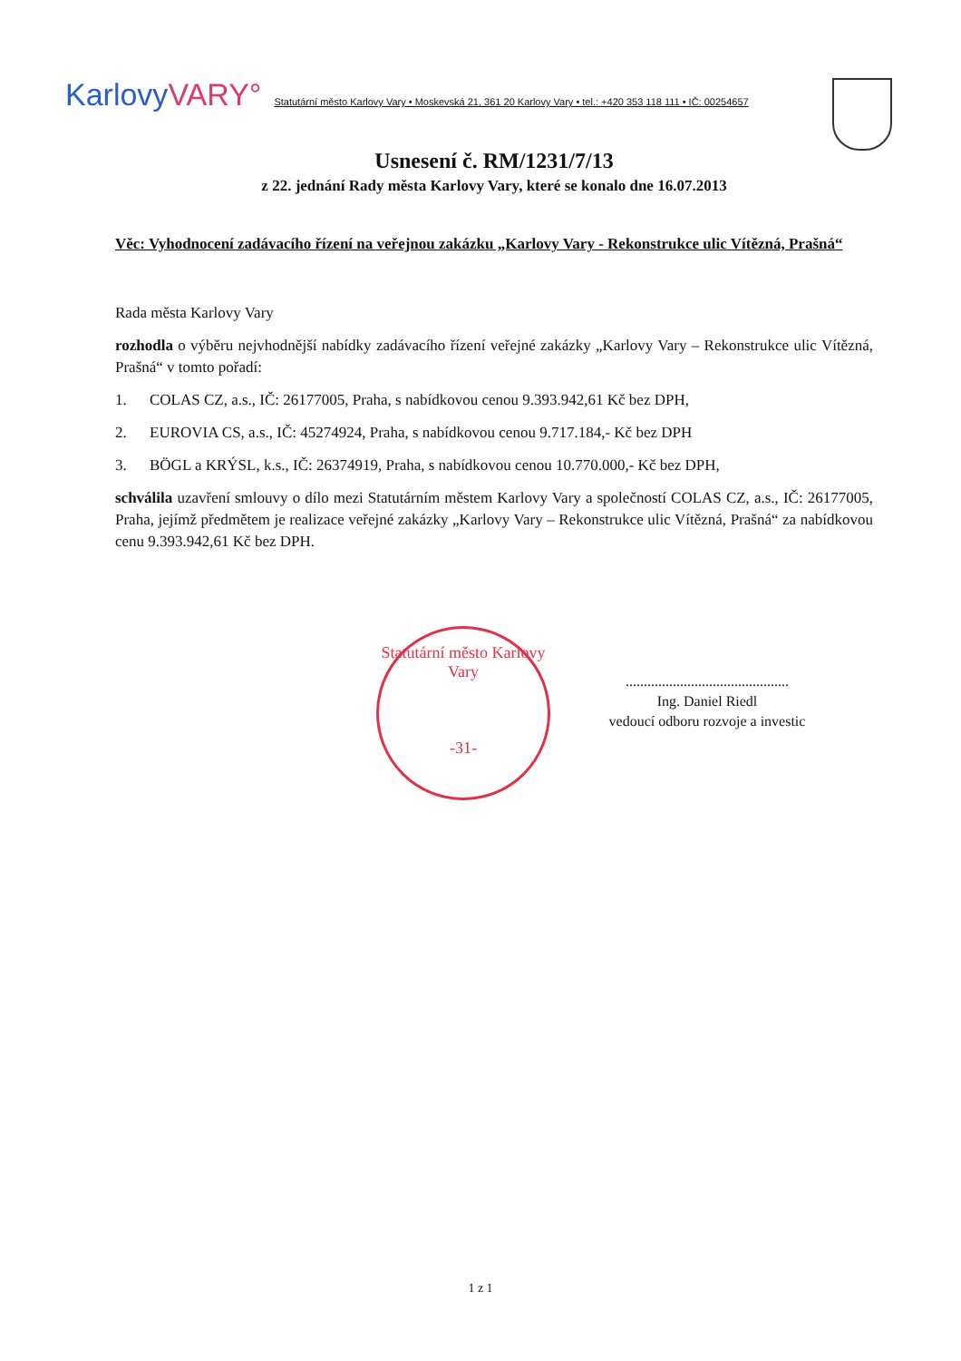KarlovyVARY° Statutární město Karlovy Vary • Moskevská 21, 361 20 Karlovy Vary • tel.: +420 353 118 111 • IČ: 00254657
Usnesení č. RM/1231/7/13
z 22. jednání Rady města Karlovy Vary, které se konalo dne 16.07.2013
Věc: Vyhodnocení zadávacího řízení na veřejnou zakázku „Karlovy Vary - Rekonstrukce ulic Vítězná, Prašná“
Rada města Karlovy Vary
rozhodla o výběru nejvhodnější nabídky zadávacího řízení veřejné zakázky „Karlovy Vary – Rekonstrukce ulic Vítězná, Prašná“ v tomto pořadí:
1. COLAS CZ, a.s., IČ: 26177005, Praha, s nabídkovou cenou 9.393.942,61 Kč bez DPH,
2. EUROVIA CS, a.s., IČ: 45274924, Praha, s nabídkovou cenou 9.717.184,- Kč bez DPH
3. BÖGL a KRÝSL, k.s., IČ: 26374919, Praha, s nabídkovou cenou 10.770.000,- Kč bez DPH,
schválila uzavření smlouvy o dílo mezi Statutárním městem Karlovy Vary a společností COLAS CZ, a.s., IČ: 26177005, Praha, jejímž předmětem je realizace veřejné zakázky „Karlovy Vary – Rekonstrukce ulic Vítězná, Prašná“ za nabídkovou cenu 9.393.942,61 Kč bez DPH.
Statutární město Karlovy Vary
-31-
.............................................
Ing. Daniel Riedl
vedoucí odboru rozvoje a investic
1 z 1